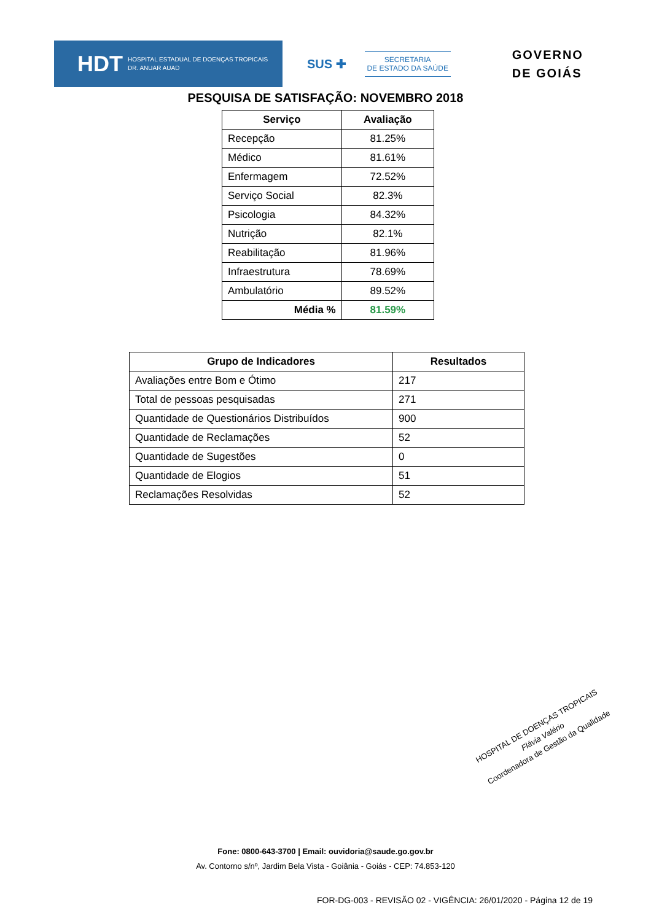HDT HOSPITAL ESTADUAL DE DOENÇAS TROPICAIS
DR. ANUAR AUAD
SUS ✚
SECRETARIA
DE ESTADO DA SAÚDE
GOVERNO
DE GOIÁS
PESQUISA DE SATISFAÇÃO: NOVEMBRO 2018
| Serviço | Avaliação |
| --- | --- |
| Recepção | 81.25% |
| Médico | 81.61% |
| Enfermagem | 72.52% |
| Serviço Social | 82.3% |
| Psicologia | 84.32% |
| Nutrição | 82.1% |
| Reabilitação | 81.96% |
| Infraestrutura | 78.69% |
| Ambulatório | 89.52% |
| Média % | 81.59% |
| Grupo de Indicadores | Resultados |
| --- | --- |
| Avaliações entre Bom e Ótimo | 217 |
| Total de pessoas pesquisadas | 271 |
| Quantidade de Questionários Distribuídos | 900 |
| Quantidade de Reclamações | 52 |
| Quantidade de Sugestões | 0 |
| Quantidade de Elogios | 51 |
| Reclamações Resolvidas | 52 |
HOSPITAL DE DOENÇAS TROPICAIS
Flávia Valério
Coordenadora de Gestão da Qualidade
Fone: 0800-643-3700 | Email: ouvidoria@saude.go.gov.br
Av. Contorno s/nº, Jardim Bela Vista - Goiânia - Goiás - CEP: 74.853-120
FOR-DG-003 - REVISÃO 02 - VIGÊNCIA: 26/01/2020 - Página 12 de 19